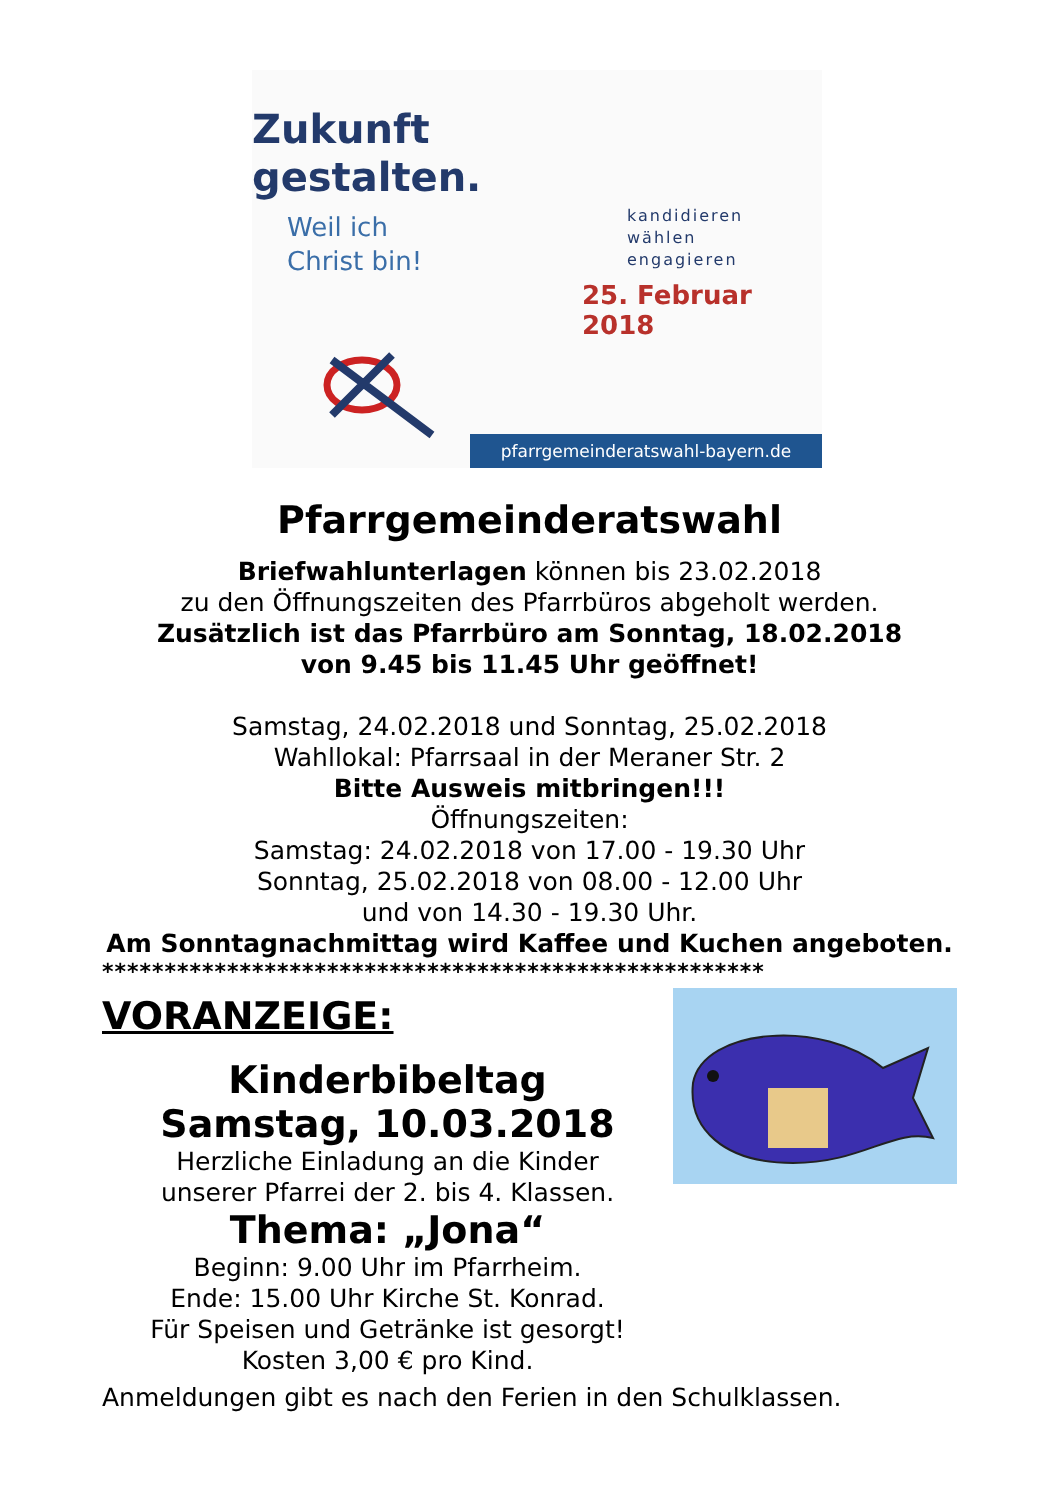Zukunft
gestalten.
Weil ich
Christ bin!
kandidieren
wählen
engagieren
25. Februar 2018
pfarrgemeinderatswahl-bayern.de
Pfarrgemeinderatswahl
Briefwahlunterlagen können bis 23.02.2018
zu den Öffnungszeiten des Pfarrbüros abgeholt werden.
Zusätzlich ist das Pfarrbüro am Sonntag, 18.02.2018
von 9.45 bis 11.45 Uhr geöffnet!
Samstag, 24.02.2018 und Sonntag, 25.02.2018
Wahllokal: Pfarrsaal in der Meraner Str. 2
Bitte Ausweis mitbringen!!!
Öffnungszeiten:
Samstag: 24.02.2018 von 17.00 - 19.30 Uhr
Sonntag, 25.02.2018 von 08.00 - 12.00 Uhr
und von 14.30 - 19.30 Uhr.
Am Sonntagnachmittag wird Kaffee und Kuchen angeboten.
*****************************************************
VORANZEIGE:
Kinderbibeltag
Samstag, 10.03.2018
Herzliche Einladung an die Kinder
unserer Pfarrei der 2. bis 4. Klassen.
Thema: „Jona“
Beginn: 9.00 Uhr im Pfarrheim.
Ende: 15.00 Uhr Kirche St. Konrad.
Für Speisen und Getränke ist gesorgt!
Kosten 3,00 € pro Kind.
Anmeldungen gibt es nach den Ferien in den Schulklassen.